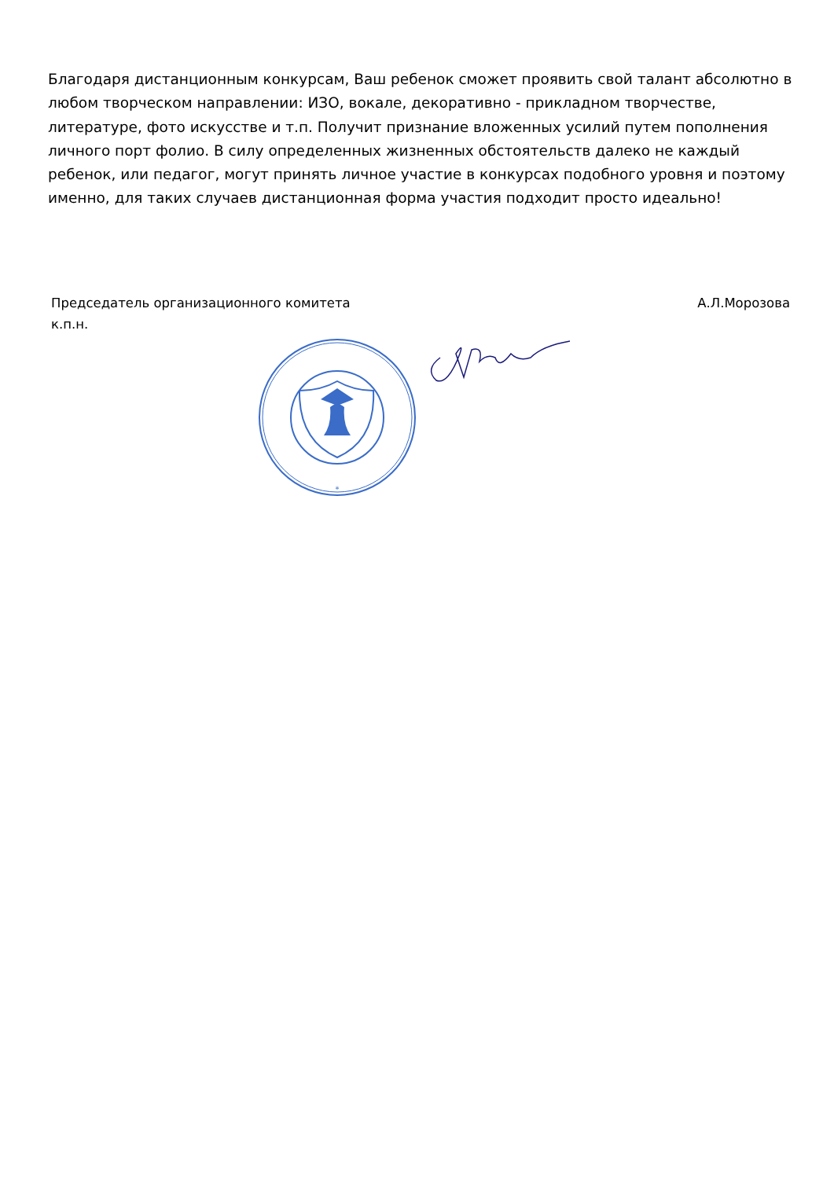Благодаря дистанционным конкурсам, Ваш ребенок сможет проявить свой талант абсолютно в любом творческом направлении: ИЗО, вокале, декоративно - прикладном творчестве, литературе, фото искусстве и т.п. Получит признание вложенных усилий путем пополнения личного порт фолио. В силу определенных жизненных обстоятельств далеко не каждый ребенок, или педагог, могут принять личное участие в конкурсах подобного уровня и поэтому именно, для таких случаев дистанционная форма участия подходит просто идеально!
Председатель организационного комитета
к.п.н.
А.Л.Морозова
*